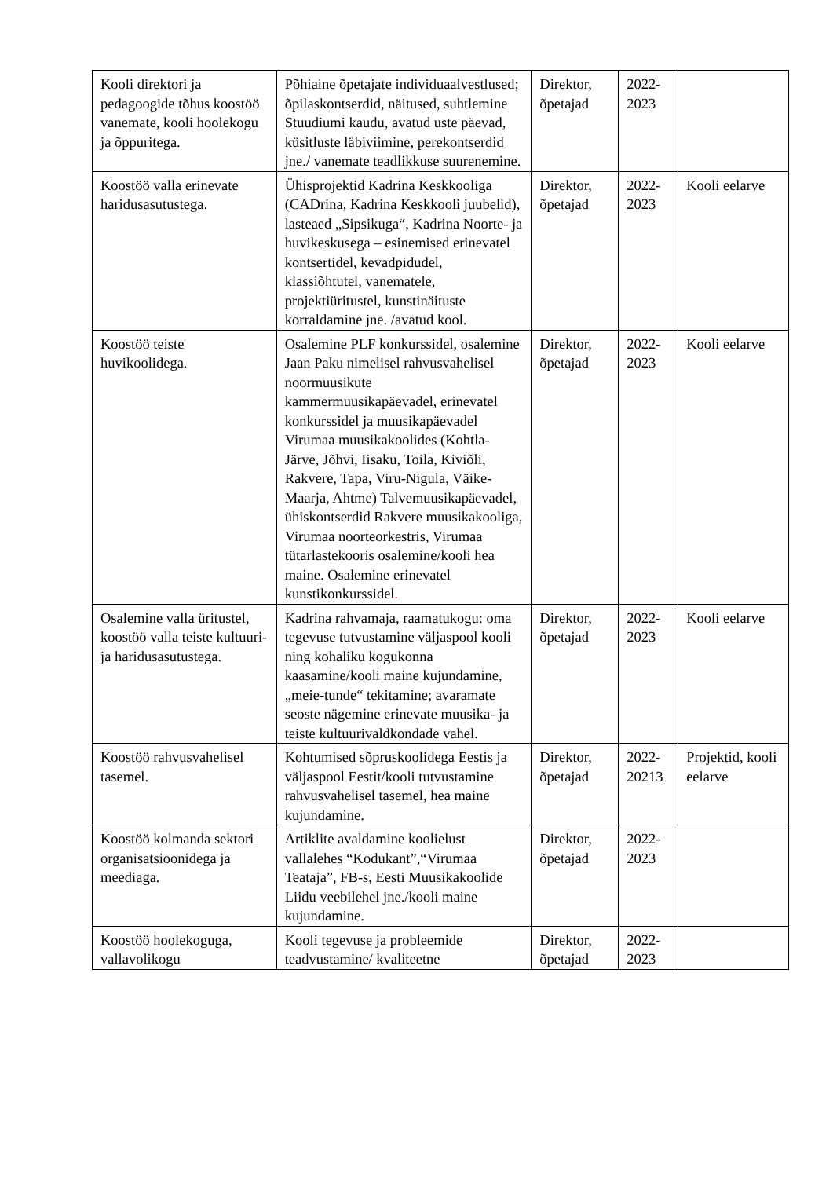| Kooli direktori ja pedagoogide tõhus koostöö vanemate, kooli hoolekogu ja õppuritega. | Põhiaine õpetajate individuaalvestlused; õpilaskontserdid, näitused, suhtlemine Stuudiumi kaudu, avatud uste päevad, küsitluste läbiviimine, perekontserdid jne./ vanemate teadlikkuse suurenemine. | Direktor, õpetajad | 2022-2023 | |
| Koostöö valla erinevate haridusasutustega. | Ühisprojektid Kadrina Keskkooliga (CADrina, Kadrina Keskkooli juubelid), lasteaed „Sipsikuga“, Kadrina Noorte- ja huvikeskusega – esinemised erinevatel kontsertidel, kevadpidudel, klassiõhtutel, vanematele, projektiüritustel, kunstinäituste korraldamine jne. /avatud kool. | Direktor, õpetajad | 2022-2023 | Kooli eelarve |
| Koostöö teiste huvikoolidega. | Osalemine PLF konkurssidel, osalemine Jaan Paku nimelisel rahvusvahelisel noormuusikute kammermuusikapäevadel, erinevatel konkurssidel ja muusikapäevadel Virumaa muusikakoolides (Kohtla-Järve, Jõhvi, Iisaku, Toila, Kiviõli, Rakvere, Tapa, Viru-Nigula, Väike-Maarja, Ahtme) Talvemuusikapäevadel, ühiskontserdid Rakvere muusikakooliga, Virumaa noorteorkestris, Virumaa tütarlastekooris osalemine/kooli hea maine. Osalemine erinevatel kunstikonkurssidel . | Direktor, õpetajad | 2022-2023 | Kooli eelarve |
| Osalemine valla üritustel, koostöö valla teiste kultuuri- ja haridusasutustega. | Kadrina rahvamaja, raamatukogu: oma tegevuse tutvustamine väljaspool kooli ning kohaliku kogukonna kaasamine/kooli maine kujundamine, „meie-tunde“ tekitamine; avaramate seoste nägemine erinevate muusika- ja teiste kultuurivaldkondade vahel. | Direktor, õpetajad | 2022-2023 | Kooli eelarve |
| Koostöö rahvusvahelisel tasemel. | Kohtumised sõpruskoolidega Eestis ja väljaspool Eestit/kooli tutvustamine rahvusvahelisel tasemel, hea maine kujundamine. | Direktor, õpetajad | 2022-20213 | Projektid, kooli eelarve |
| Koostöö kolmanda sektori organisatsioonidega ja meediaga. | Artiklite avaldamine koolielust vallalehes “Kodukant”,“Virumaa Teataja”, FB-s, Eesti Muusikakoolide Liidu veebilehel jne./kooli maine kujundamine. | Direktor, õpetajad | 2022-2023 | |
| Koostöö hoolekoguga, vallavolikogu | Kooli tegevuse ja probleemide teadvustamine/ kvaliteetne | Direktor, õpetajad | 2022-2023 | |